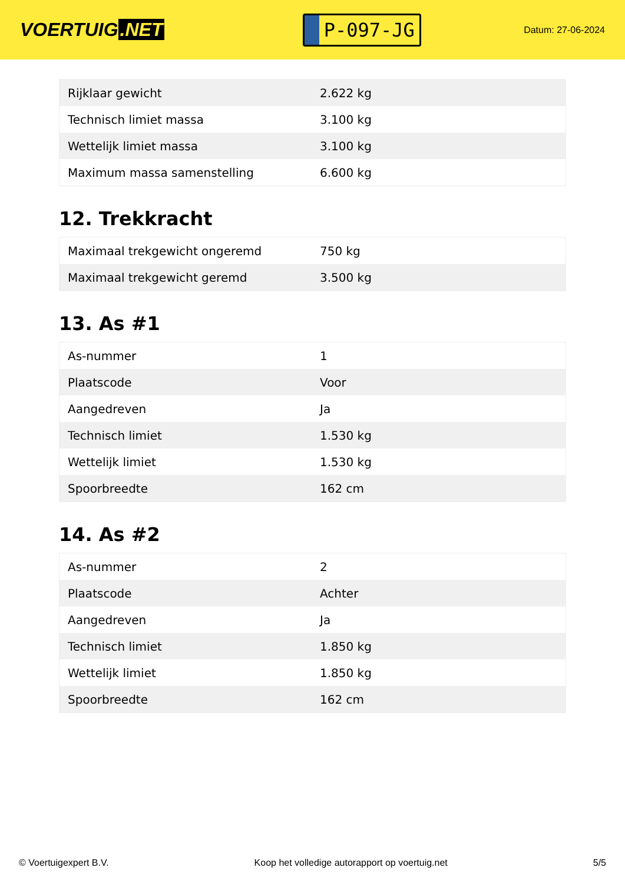VOERTUIG.NET
P-097-JG
Datum: 27-06-2024
| Rijklaar gewicht | 2.622 kg |
| Technisch limiet massa | 3.100 kg |
| Wettelijk limiet massa | 3.100 kg |
| Maximum massa samenstelling | 6.600 kg |
12. Trekkracht
| Maximaal trekgewicht ongeremd | 750 kg |
| Maximaal trekgewicht geremd | 3.500 kg |
13. As #1
| As-nummer | 1 |
| Plaatscode | Voor |
| Aangedreven | Ja |
| Technisch limiet | 1.530 kg |
| Wettelijk limiet | 1.530 kg |
| Spoorbreedte | 162 cm |
14. As #2
| As-nummer | 2 |
| Plaatscode | Achter |
| Aangedreven | Ja |
| Technisch limiet | 1.850 kg |
| Wettelijk limiet | 1.850 kg |
| Spoorbreedte | 162 cm |
© Voertuigexpert B.V. Koop het volledige autorapport op voertuig.net 5/5